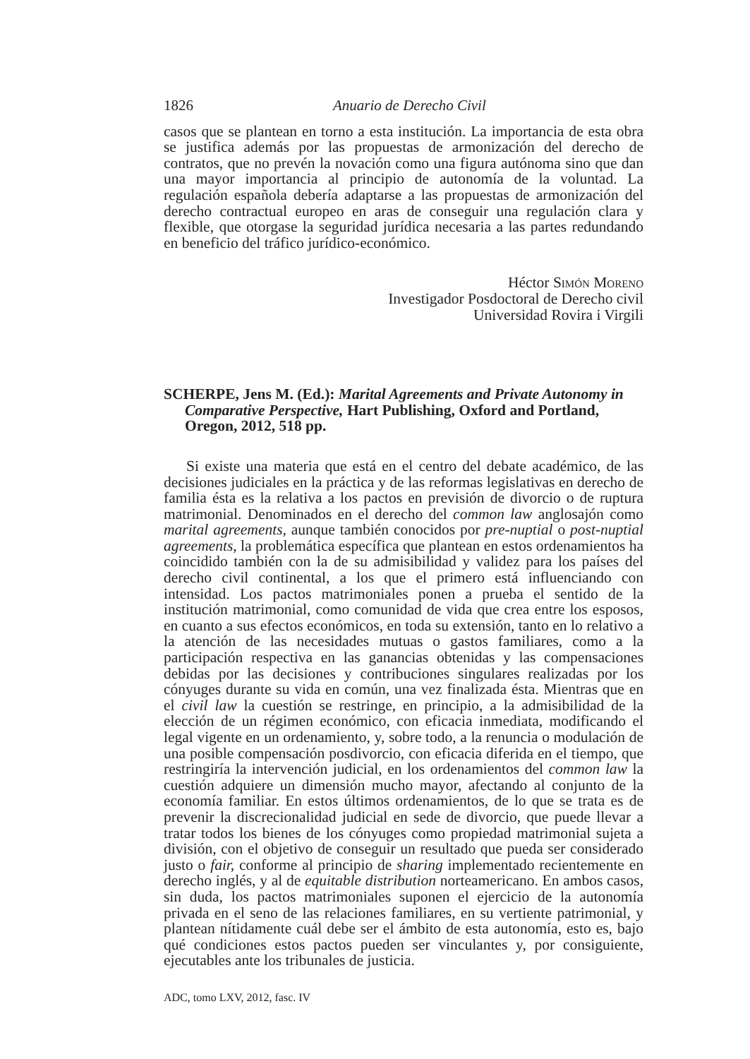1826 Anuario de Derecho Civil
casos que se plantean en torno a esta institución. La importancia de esta obra se justifica además por las propuestas de armonización del derecho de contratos, que no prevén la novación como una figura autónoma sino que dan una mayor importancia al principio de autonomía de la voluntad. La regulación española debería adaptarse a las propuestas de armonización del derecho contractual europeo en aras de conseguir una regulación clara y flexible, que otorgase la seguridad jurídica necesaria a las partes redundando en beneficio del tráfico jurídico-económico.
Héctor Simón Moreno
Investigador Posdoctoral de Derecho civil
Universidad Rovira i Virgili
SCHERPE, Jens M. (Ed.): Marital Agreements and Private Autonomy in Comparative Perspective, Hart Publishing, Oxford and Portland, Oregon, 2012, 518 pp.
Si existe una materia que está en el centro del debate académico, de las decisiones judiciales en la práctica y de las reformas legislativas en derecho de familia ésta es la relativa a los pactos en previsión de divorcio o de ruptura matrimonial. Denominados en el derecho del common law anglosajón como marital agreements, aunque también conocidos por pre-nuptial o post-nuptial agreements, la problemática específica que plantean en estos ordenamientos ha coincidido también con la de su admisibilidad y validez para los países del derecho civil continental, a los que el primero está influenciando con intensidad. Los pactos matrimoniales ponen a prueba el sentido de la institución matrimonial, como comunidad de vida que crea entre los esposos, en cuanto a sus efectos económicos, en toda su extensión, tanto en lo relativo a la atención de las necesidades mutuas o gastos familiares, como a la participación respectiva en las ganancias obtenidas y las compensaciones debidas por las decisiones y contribuciones singulares realizadas por los cónyuges durante su vida en común, una vez finalizada ésta. Mientras que en el civil law la cuestión se restringe, en principio, a la admisibilidad de la elección de un régimen económico, con eficacia inmediata, modificando el legal vigente en un ordenamiento, y, sobre todo, a la renuncia o modulación de una posible compensación posdivorcio, con eficacia diferida en el tiempo, que restringiría la intervención judicial, en los ordenamientos del common law la cuestión adquiere un dimensión mucho mayor, afectando al conjunto de la economía familiar. En estos últimos ordenamientos, de lo que se trata es de prevenir la discrecionalidad judicial en sede de divorcio, que puede llevar a tratar todos los bienes de los cónyuges como propiedad matrimonial sujeta a división, con el objetivo de conseguir un resultado que pueda ser considerado justo o fair, conforme al principio de sharing implementado recientemente en derecho inglés, y al de equitable distribution norteamericano. En ambos casos, sin duda, los pactos matrimoniales suponen el ejercicio de la autonomía privada en el seno de las relaciones familiares, en su vertiente patrimonial, y plantean nítidamente cuál debe ser el ámbito de esta autonomía, esto es, bajo qué condiciones estos pactos pueden ser vinculantes y, por consiguiente, ejecutables ante los tribunales de justicia.
ADC, tomo LXV, 2012, fasc. IV